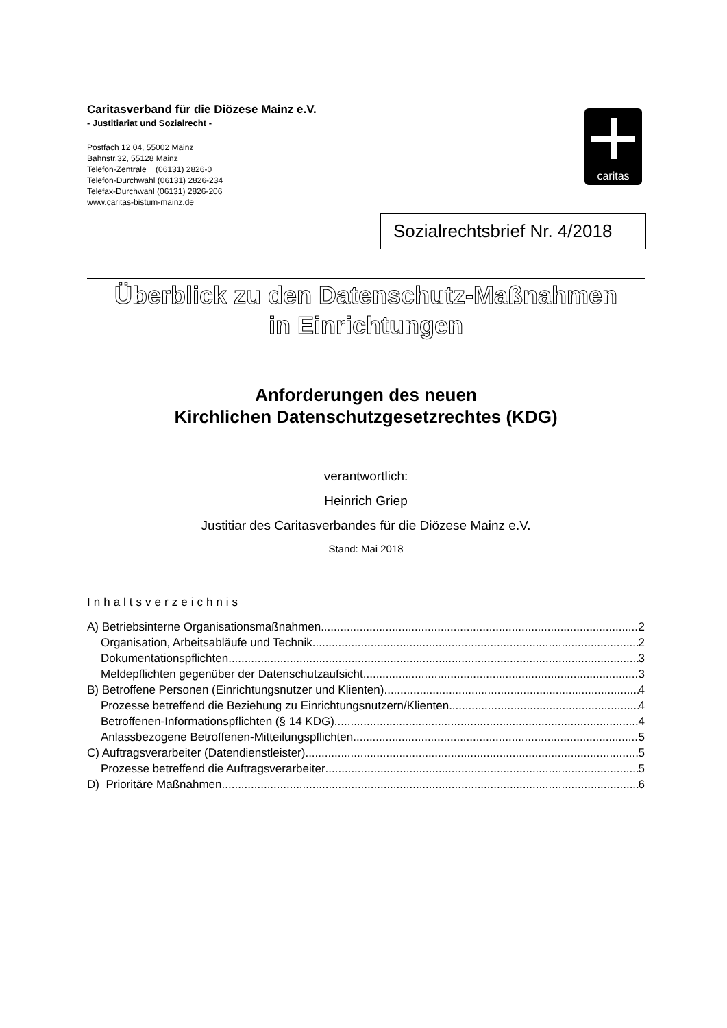Caritasverband für die Diözese Mainz e.V.
- Justitiariat und Sozialrecht -
Postfach 12 04, 55002 Mainz
Bahnstr.32, 55128 Mainz
Telefon-Zentrale (06131) 2826-0
Telefon-Durchwahl (06131) 2826-234
Telefax-Durchwahl (06131) 2826-206
www.caritas-bistum-mainz.de
caritas
Sozialrechtsbrief Nr. 4/2018
Überblick zu den Datenschutz-Maßnahmen
in Einrichtungen
Anforderungen des neuen
Kirchlichen Datenschutzgesetzrechtes (KDG)
verantwortlich:
Heinrich Griep
Justitiar des Caritasverbandes für die Diözese Mainz e.V.
Stand: Mai 2018
Inhaltsverzeichnis
A) Betriebsinterne Organisationsmaßnahmen 2
Organisation, Arbeitsabläufe und Technik 2
Dokumentationspflichten 3
Meldepflichten gegenüber der Datenschutzaufsicht 3
B) Betroffene Personen (Einrichtungsnutzer und Klienten) 4
Prozesse betreffend die Beziehung zu Einrichtungsnutzern/Klienten 4
Betroffenen-Informationspflichten (§ 14 KDG) 4
Anlassbezogene Betroffenen-Mitteilungspflichten 5
C) Auftragsverarbeiter (Datendienstleister) 5
Prozesse betreffend die Auftragsverarbeiter 5
D) Prioritäre Maßnahmen 6